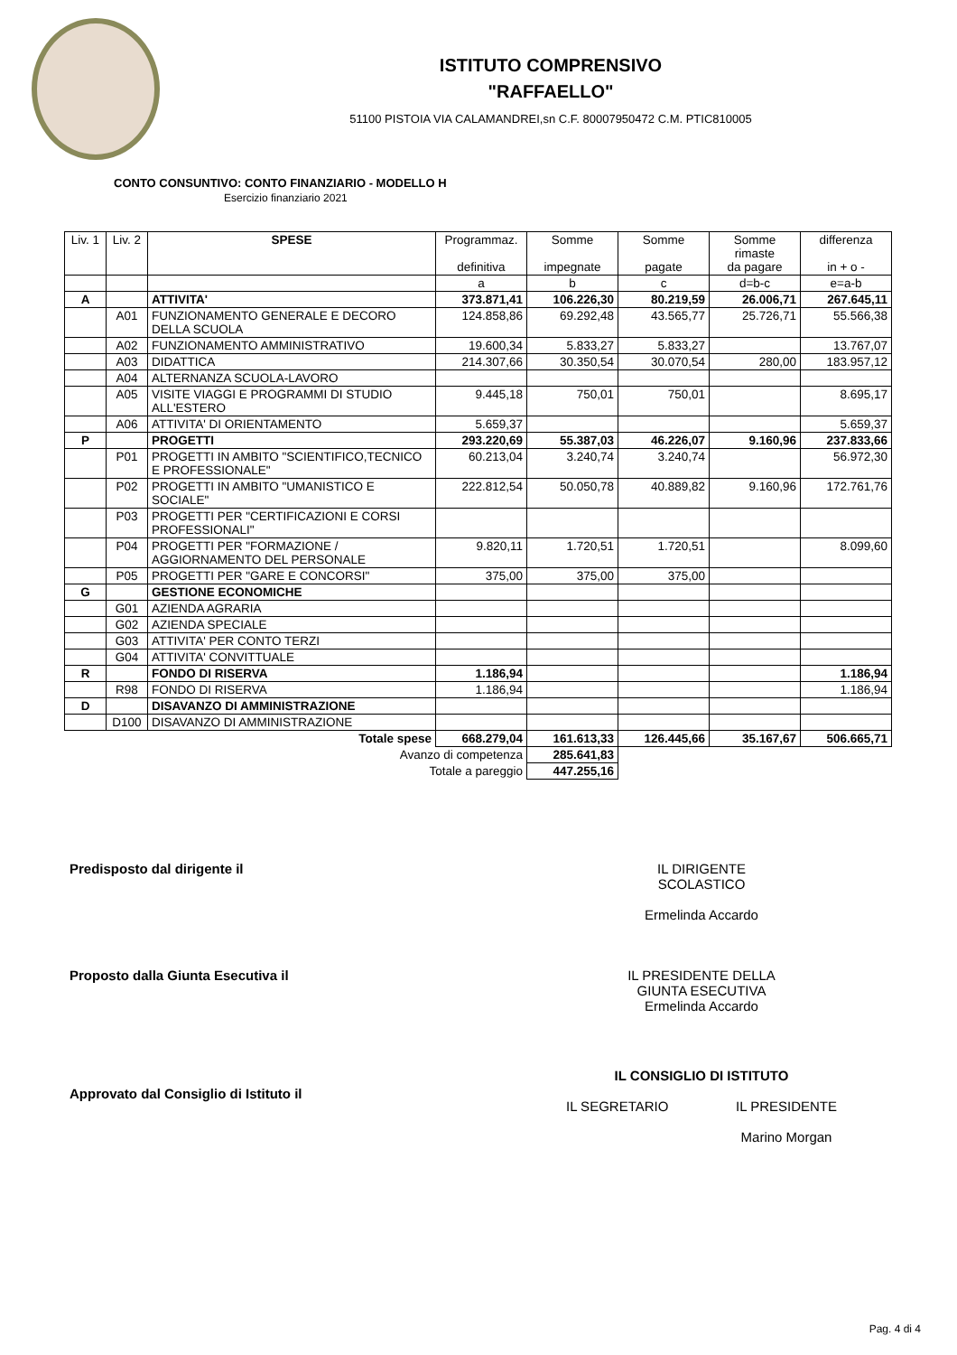ISTITUTO COMPRENSIVO
"RAFFAELLO"
51100 PISTOIA VIA CALAMANDREI,sn C.F. 80007950472 C.M. PTIC810005
CONTO CONSUNTIVO: CONTO FINANZIARIO - MODELLO H
Esercizio finanziario 2021
| Liv. 1 | Liv. 2 | SPESE | Programmaz. definitiva | Somme impegnate | Somme pagate | Somme rimaste da pagare | differenza in + o - |
| --- | --- | --- | --- | --- | --- | --- | --- |
| | | | a | b | c | d=b-c | e=a-b |
| A | | ATTIVITA' | 373.871,41 | 106.226,30 | 80.219,59 | 26.006,71 | 267.645,11 |
| | A01 | FUNZIONAMENTO GENERALE E DECORO DELLA SCUOLA | 124.858,86 | 69.292,48 | 43.565,77 | 25.726,71 | 55.566,38 |
| | A02 | FUNZIONAMENTO AMMINISTRATIVO | 19.600,34 | 5.833,27 | 5.833,27 | | 13.767,07 |
| | A03 | DIDATTICA | 214.307,66 | 30.350,54 | 30.070,54 | 280,00 | 183.957,12 |
| | A04 | ALTERNANZA SCUOLA-LAVORO | | | | | |
| | A05 | VISITE VIAGGI E PROGRAMMI DI STUDIO ALL'ESTERO | 9.445,18 | 750,01 | 750,01 | | 8.695,17 |
| | A06 | ATTIVITA' DI ORIENTAMENTO | 5.659,37 | | | | 5.659,37 |
| P | | PROGETTI | 293.220,69 | 55.387,03 | 46.226,07 | 9.160,96 | 237.833,66 |
| | P01 | PROGETTI IN AMBITO "SCIENTIFICO,TECNICO E PROFESSIONALE" | 60.213,04 | 3.240,74 | 3.240,74 | | 56.972,30 |
| | P02 | PROGETTI IN AMBITO "UMANISTICO E SOCIALE" | 222.812,54 | 50.050,78 | 40.889,82 | 9.160,96 | 172.761,76 |
| | P03 | PROGETTI PER "CERTIFICAZIONI E CORSI PROFESSIONALI" | | | | | |
| | P04 | PROGETTI PER "FORMAZIONE / AGGIORNAMENTO DEL PERSONALE | 9.820,11 | 1.720,51 | 1.720,51 | | 8.099,60 |
| | P05 | PROGETTI PER "GARE E CONCORSI" | 375,00 | 375,00 | 375,00 | | |
| G | | GESTIONE ECONOMICHE | | | | | |
| | G01 | AZIENDA AGRARIA | | | | | |
| | G02 | AZIENDA SPECIALE | | | | | |
| | G03 | ATTIVITA' PER CONTO TERZI | | | | | |
| | G04 | ATTIVITA' CONVITTUALE | | | | | |
| R | | FONDO DI RISERVA | 1.186,94 | | | | 1.186,94 |
| | R98 | FONDO DI RISERVA | 1.186,94 | | | | 1.186,94 |
| D | | DISAVANZO DI AMMINISTRAZIONE | | | | | |
| | D100 | DISAVANZO DI AMMINISTRAZIONE | | | | | |
| Totale spese | | | 668.279,04 | 161.613,33 | 126.445,66 | 35.167,67 | 506.665,71 |
| Avanzo di competenza | | | | 285.641,83 | | | |
| Totale a pareggio | | | | 447.255,16 | | | |
Predisposto dal dirigente il IL DIRIGENTE
SCOLASTICO
Ermelinda Accardo
Proposto dalla Giunta Esecutiva il IL PRESIDENTE DELLA
GIUNTA ESECUTIVA
Ermelinda Accardo
Approvato dal Consiglio di Istituto il
IL CONSIGLIO DI ISTITUTO
IL SEGRETARIO IL PRESIDENTE
Marino Morgan
Pag. 4 di 4